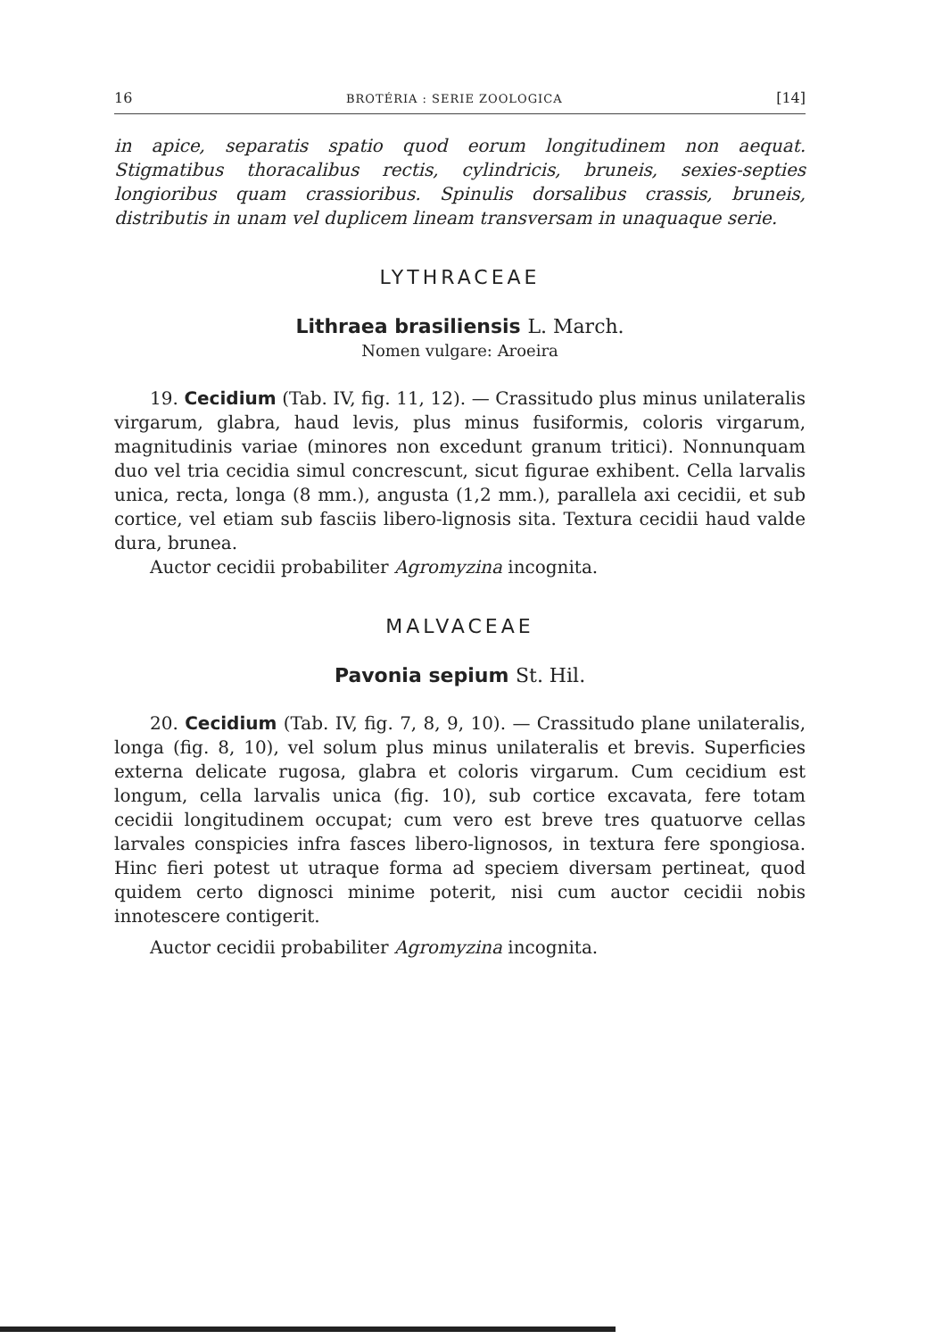16 BROTÉRIA : SERIE ZOOLOGICA [14]
in apice, separatis spatio quod eorum longitudinem non aequat. Stigmatibus thoracalibus rectis, cylindricis, bruneis, sexies-septies longioribus quam crassioribus. Spinulis dorsalibus crassis, bruneis, distributis in unam vel duplicem lineam transversam in unaquaque serie.
LYTHRACEAE
Lithraea brasiliensis L. March.
Nomen vulgare: Aroeira
19. Cecidium (Tab. IV, fig. 11, 12). — Crassitudo plus minus unilateralis virgarum, glabra, haud levis, plus minus fusiformis, coloris virgarum, magnitudinis variae (minores non excedunt granum tritici). Nonnunquam duo vel tria cecidia simul concrescunt, sicut figurae exhibent. Cella larvalis unica, recta, longa (8 mm.), angusta (1,2 mm.), parallela axi cecidii, et sub cortice, vel etiam sub fasciis libero-lignosis sita. Textura cecidii haud valde dura, brunea.
Auctor cecidii probabiliter Agromyzina incognita.
MALVACEAE
Pavonia sepium St. Hil.
20. Cecidium (Tab. IV, fig. 7, 8, 9, 10). — Crassitudo plane unilateralis, longa (fig. 8, 10), vel solum plus minus unilateralis et brevis. Superficies externa delicate rugosa, glabra et coloris virgarum. Cum cecidium est longum, cella larvalis unica (fig. 10), sub cortice excavata, fere totam cecidii longitudinem occupat; cum vero est breve tres quatuorve cellas larvales conspicies infra fasces libero-lignosos, in textura fere spongiosa. Hinc fieri potest ut utraque forma ad speciem diversam pertineat, quod quidem certo dignosci minime poterit, nisi cum auctor cecidii nobis innotescere contigerit.
Auctor cecidii probabiliter Agromyzina incognita.